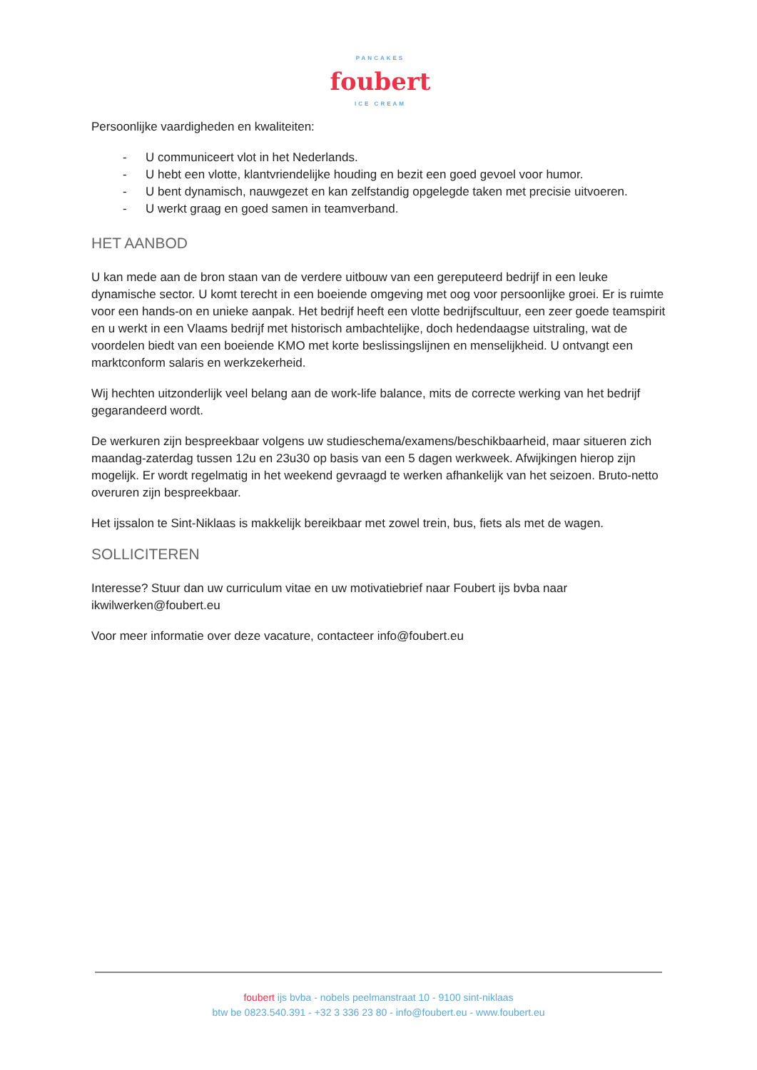PANCAKES
foubert
ICE CREAM
Persoonlijke vaardigheden en kwaliteiten:
- U communiceert vlot in het Nederlands.
- U hebt een vlotte, klantvriendelijke houding en bezit een goed gevoel voor humor.
- U bent dynamisch, nauwgezet en kan zelfstandig opgelegde taken met precisie uitvoeren.
- U werkt graag en goed samen in teamverband.
HET AANBOD
U kan mede aan de bron staan van de verdere uitbouw van een gereputeerd bedrijf in een leuke dynamische sector. U komt terecht in een boeiende omgeving met oog voor persoonlijke groei. Er is ruimte voor een hands-on en unieke aanpak. Het bedrijf heeft een vlotte bedrijfscultuur, een zeer goede teamspirit en u werkt in een Vlaams bedrijf met historisch ambachtelijke, doch hedendaagse uitstraling, wat de voordelen biedt van een boeiende KMO met korte beslissingslijnen en menselijkheid. U ontvangt een marktconform salaris en werkzekerheid.
Wij hechten uitzonderlijk veel belang aan de work-life balance, mits de correcte werking van het bedrijf gegarandeerd wordt.
De werkuren zijn bespreekbaar volgens uw studieschema/examens/beschikbaarheid, maar situeren zich maandag-zaterdag tussen 12u en 23u30 op basis van een 5 dagen werkweek. Afwijkingen hierop zijn mogelijk. Er wordt regelmatig in het weekend gevraagd te werken afhankelijk van het seizoen. Bruto-netto overuren zijn bespreekbaar.
Het ijssalon te Sint-Niklaas is makkelijk bereikbaar met zowel trein, bus, fiets als met de wagen.
SOLLICITEREN
Interesse? Stuur dan uw curriculum vitae en uw motivatiebrief naar Foubert ijs bvba naar ikwilwerken@foubert.eu
Voor meer informatie over deze vacature, contacteer info@foubert.eu
foubert ijs bvba - nobels peelmanstraat 10 - 9100 sint-niklaas
btw be 0823.540.391 - +32 3 336 23 80 - info@foubert.eu - www.foubert.eu